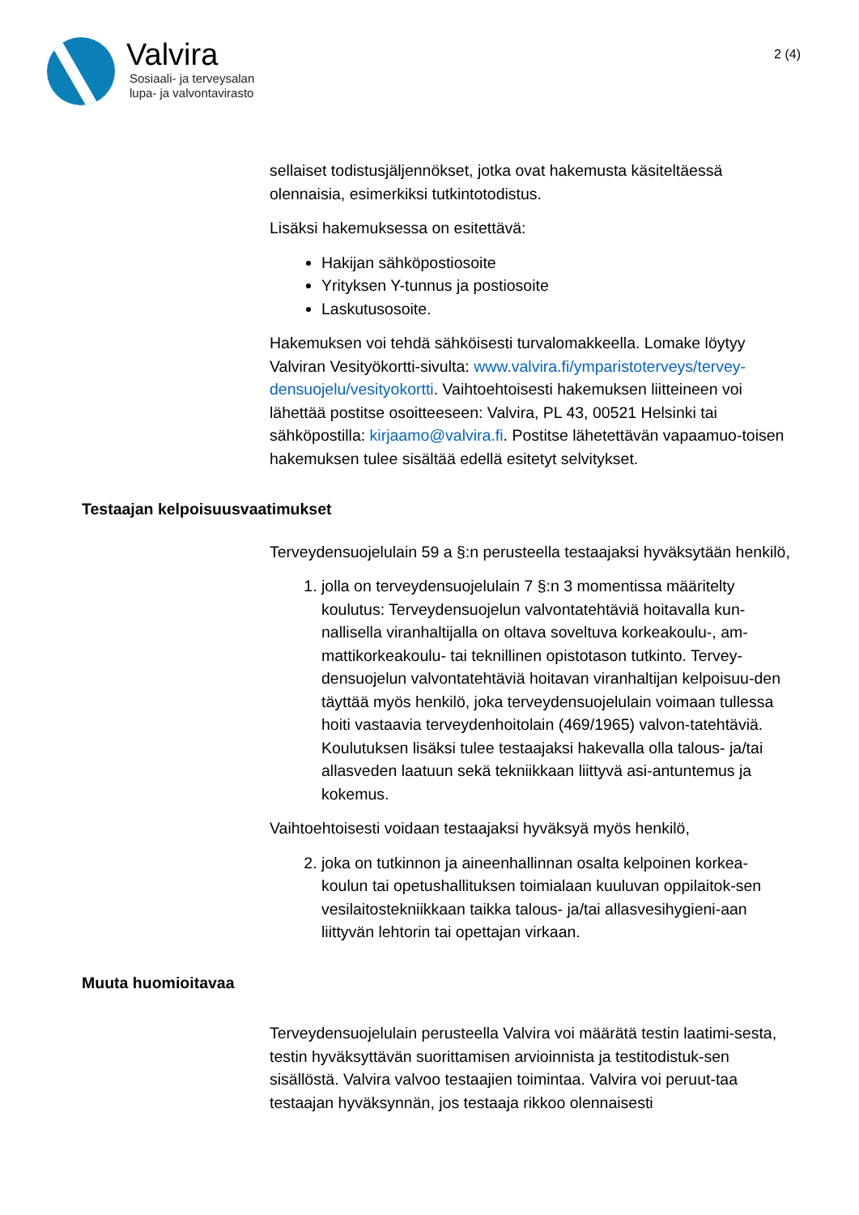Valvira
Sosiaali- ja terveysalan
lupa- ja valvontavirasto
2 (4)
sellaiset todistusjäljennökset, jotka ovat hakemusta käsiteltäessä olennaisia, esimerkiksi tutkintotodistus.
Lisäksi hakemuksessa on esitettävä:
Hakijan sähköpostiosoite
Yrityksen Y-tunnus ja postiosoite
Laskutusosoite.
Hakemuksen voi tehdä sähköisesti turvalomakkeella. Lomake löytyy Valviran Vesityökortti-sivulta: www.valvira.fi/ymparistoterveys/tervey-densuojelu/vesityokortti. Vaihtoehtoisesti hakemuksen liitteineen voi lähettää postitse osoitteeseen: Valvira, PL 43, 00521 Helsinki tai sähköpostilla: kirjaamo@valvira.fi. Postitse lähetettävän vapaamuo-toisen hakemuksen tulee sisältää edellä esitetyt selvitykset.
Testaajan kelpoisuusvaatimukset
Terveydensuojelulain 59 a §:n perusteella testaajaksi hyväksytään henkilö,
1. jolla on terveydensuojelulain 7 §:n 3 momentissa määritelty koulutus: Terveydensuojelun valvontatehtäviä hoitavalla kun-nallisella viranhaltijalla on oltava soveltuva korkeakoulu-, am-mattikorkeakoulu- tai teknillinen opistotason tutkinto. Tervey-densuojelun valvontatehtäviä hoitavan viranhaltijan kelpoisuu-den täyttää myös henkilö, joka terveydensuojelulain voimaan tullessa hoiti vastaavia terveydenhoitolain (469/1965) valvon-tatehtäviä. Koulutuksen lisäksi tulee testaajaksi hakevalla olla talous- ja/tai allasveden laatuun sekä tekniikkaan liittyvä asi-antuntemus ja kokemus.
Vaihtoehtoisesti voidaan testaajaksi hyväksyä myös henkilö,
2. joka on tutkinnon ja aineenhallinnan osalta kelpoinen korkea-koulun tai opetushallituksen toimialaan kuuluvan oppilaitok-sen vesilaitostekniikkaan taikka talous- ja/tai allasvesihygieni-aan liittyvän lehtorin tai opettajan virkaan.
Muuta huomioitavaa
Terveydensuojelulain perusteella Valvira voi määrätä testin laatimi-sesta, testin hyväksyttävän suorittamisen arvioinnista ja testitodistuk-sen sisällöstä. Valvira valvoo testaajien toimintaa. Valvira voi peruut-taa testaajan hyväksynnän, jos testaaja rikkoo olennaisesti